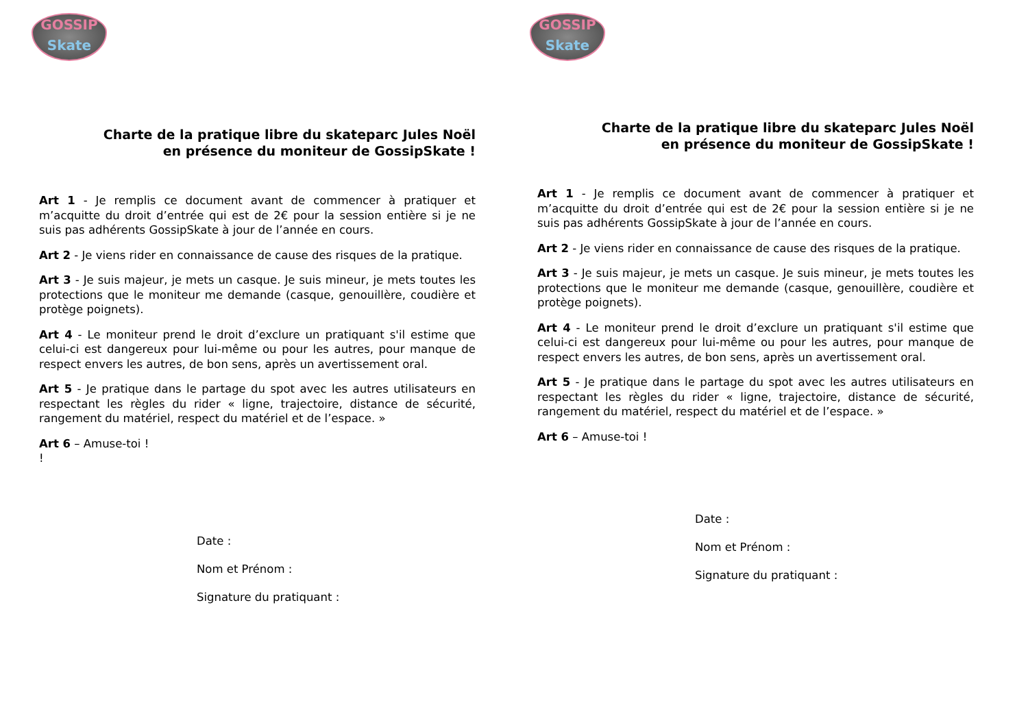GOSSIP
Skate
Charte de la pratique libre du skateparc Jules Noël
en présence du moniteur de GossipSkate !
Art 1 - Je remplis ce document avant de commencer à pratiquer et m’acquitte du droit d’entrée qui est de 2€ pour la session entière si je ne suis pas adhérents GossipSkate à jour de l’année en cours.
Art 2 - Je viens rider en connaissance de cause des risques de la pratique.
Art 3 - Je suis majeur, je mets un casque. Je suis mineur, je mets toutes les protections que le moniteur me demande (casque, genouillère, coudière et protège poignets).
Art 4 - Le moniteur prend le droit d’exclure un pratiquant s'il estime que celui-ci est dangereux pour lui-même ou pour les autres, pour manque de respect envers les autres, de bon sens, après un avertissement oral.
Art 5 - Je pratique dans le partage du spot avec les autres utilisateurs en respectant les règles du rider « ligne, trajectoire, distance de sécurité, rangement du matériel, respect du matériel et de l’espace. »
Art 6 – Amuse-toi !
!
Date :
Nom et Prénom :
Signature du pratiquant :
GOSSIP
Skate
Charte de la pratique libre du skateparc Jules Noël
en présence du moniteur de GossipSkate !
Art 1 - Je remplis ce document avant de commencer à pratiquer et m’acquitte du droit d’entrée qui est de 2€ pour la session entière si je ne suis pas adhérents GossipSkate à jour de l’année en cours.
Art 2 - Je viens rider en connaissance de cause des risques de la pratique.
Art 3 - Je suis majeur, je mets un casque. Je suis mineur, je mets toutes les protections que le moniteur me demande (casque, genouillère, coudière et protège poignets).
Art 4 - Le moniteur prend le droit d’exclure un pratiquant s'il estime que celui-ci est dangereux pour lui-même ou pour les autres, pour manque de respect envers les autres, de bon sens, après un avertissement oral.
Art 5 - Je pratique dans le partage du spot avec les autres utilisateurs en respectant les règles du rider « ligne, trajectoire, distance de sécurité, rangement du matériel, respect du matériel et de l’espace. »
Art 6 – Amuse-toi !
Date :
Nom et Prénom :
Signature du pratiquant :